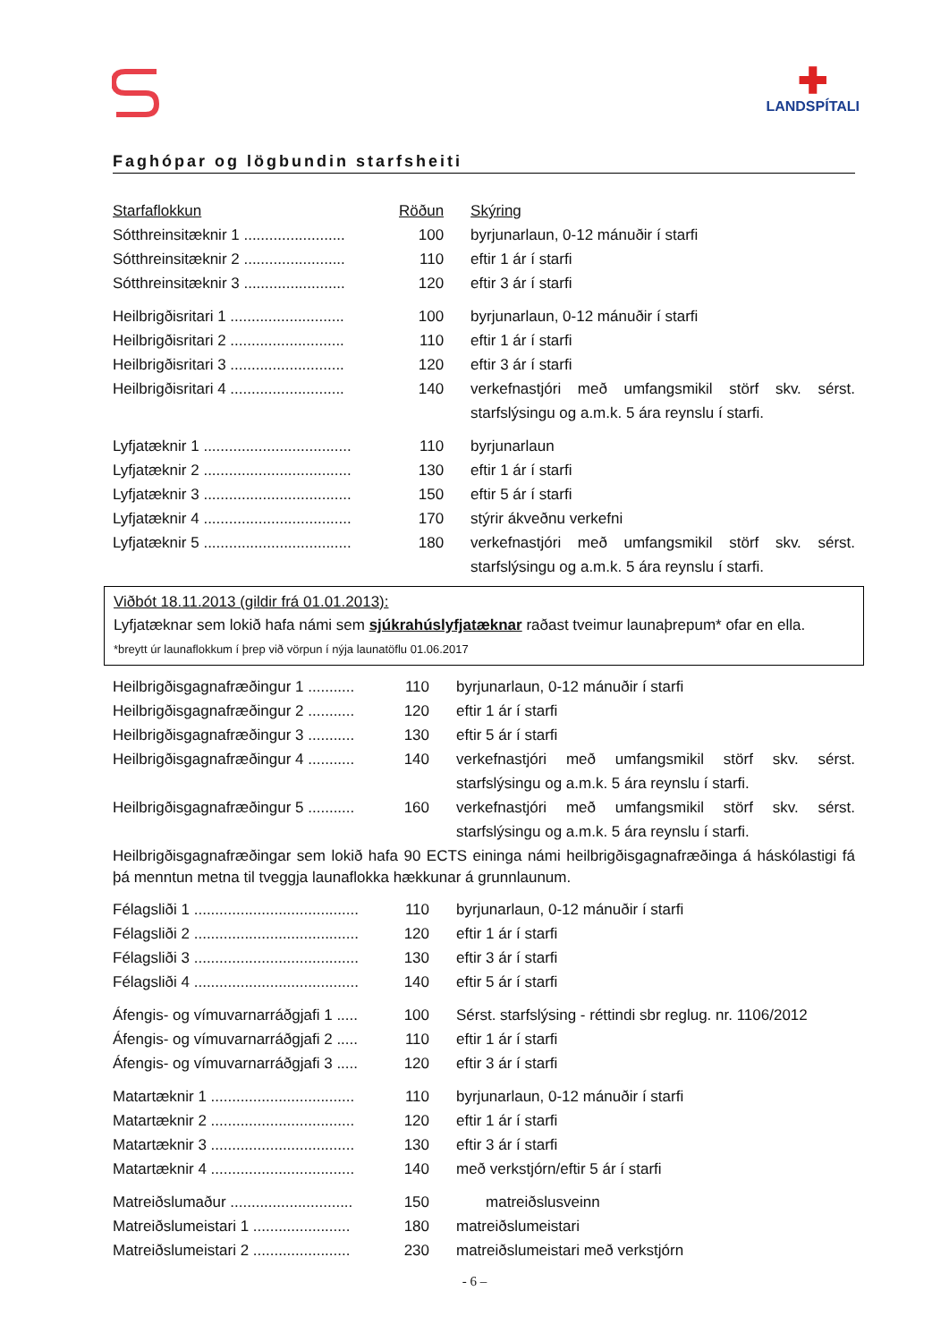✚
LANDSPÍTALI
Faghópar og lögbundin starfsheiti
| Starfaflokkun | Röðun | Skýring |
| Sótthreinsitæknir 1 ........................ | 100 | byrjunarlaun, 0-12 mánuðir í starfi |
| Sótthreinsitæknir 2 ........................ | 110 | eftir 1 ár í starfi |
| Sótthreinsitæknir 3 ........................ | 120 | eftir 3 ár í starfi |
| Heilbrigðisritari 1 ........................... | 100 | byrjunarlaun, 0-12 mánuðir í starfi |
| Heilbrigðisritari 2 ........................... | 110 | eftir 1 ár í starfi |
| Heilbrigðisritari 3 ........................... | 120 | eftir 3 ár í starfi |
| Heilbrigðisritari 4 ........................... | 140 | verkefnastjóri með umfangsmikil störf skv. sérst. starfslýsingu og a.m.k. 5 ára reynslu í starfi. |
| Lyfjatæknir 1 ................................... | 110 | byrjunarlaun |
| Lyfjatæknir 2 ................................... | 130 | eftir 1 ár í starfi |
| Lyfjatæknir 3 ................................... | 150 | eftir 5 ár í starfi |
| Lyfjatæknir 4 ................................... | 170 | stýrir ákveðnu verkefni |
| Lyfjatæknir 5 ................................... | 180 | verkefnastjóri með umfangsmikil störf skv. sérst. starfslýsingu og a.m.k. 5 ára reynslu í starfi. |
Viðbót 18.11.2013 (gildir frá 01.01.2013):
Lyfjatæknar sem lokið hafa námi sem sjúkrahúslyfjatæknar raðast tveimur launaþrepum* ofar en ella.
*breytt úr launaflokkum í þrep við vörpun í nýja launatöflu 01.06.2017
| Heilbrigðisgagnafræðingur 1 ........... | 110 | byrjunarlaun, 0-12 mánuðir í starfi |
| Heilbrigðisgagnafræðingur 2 ........... | 120 | eftir 1 ár í starfi |
| Heilbrigðisgagnafræðingur 3 ........... | 130 | eftir 5 ár í starfi |
| Heilbrigðisgagnafræðingur 4 ........... | 140 | verkefnastjóri með umfangsmikil störf skv. sérst. starfslýsingu og a.m.k. 5 ára reynslu í starfi. |
| Heilbrigðisgagnafræðingur 5 ........... | 160 | verkefnastjóri með umfangsmikil störf skv. sérst. starfslýsingu og a.m.k. 5 ára reynslu í starfi. |
Heilbrigðisgagnafræðingar sem lokið hafa 90 ECTS eininga námi heilbrigðisgagnafræðinga á háskólastigi fá þá menntun metna til tveggja launaflokka hækkunar á grunnlaunum.
| Félagsliði 1 ....................................... | 110 | byrjunarlaun, 0-12 mánuðir í starfi |
| Félagsliði 2 ....................................... | 120 | eftir 1 ár í starfi |
| Félagsliði 3 ....................................... | 130 | eftir 3 ár í starfi |
| Félagsliði 4 ....................................... | 140 | eftir 5 ár í starfi |
| Áfengis- og vímuvarnarráðgjafi 1 ..... | 100 | Sérst. starfslýsing - réttindi sbr reglug. nr. 1106/2012 |
| Áfengis- og vímuvarnarráðgjafi 2 ..... | 110 | eftir 1 ár í starfi |
| Áfengis- og vímuvarnarráðgjafi 3 ..... | 120 | eftir 3 ár í starfi |
| Matartæknir 1 .................................. | 110 | byrjunarlaun, 0-12 mánuðir í starfi |
| Matartæknir 2 .................................. | 120 | eftir 1 ár í starfi |
| Matartæknir 3 .................................. | 130 | eftir 3 ár í starfi |
| Matartæknir 4 .................................. | 140 | með verkstjórn/eftir 5 ár í starfi |
| Matreiðslumaður ............................. | 150 | matreiðslusveinn |
| Matreiðslumeistari 1 ....................... | 180 | matreiðslumeistari |
| Matreiðslumeistari 2 ....................... | 230 | matreiðslumeistari með verkstjórn |
- 6 –